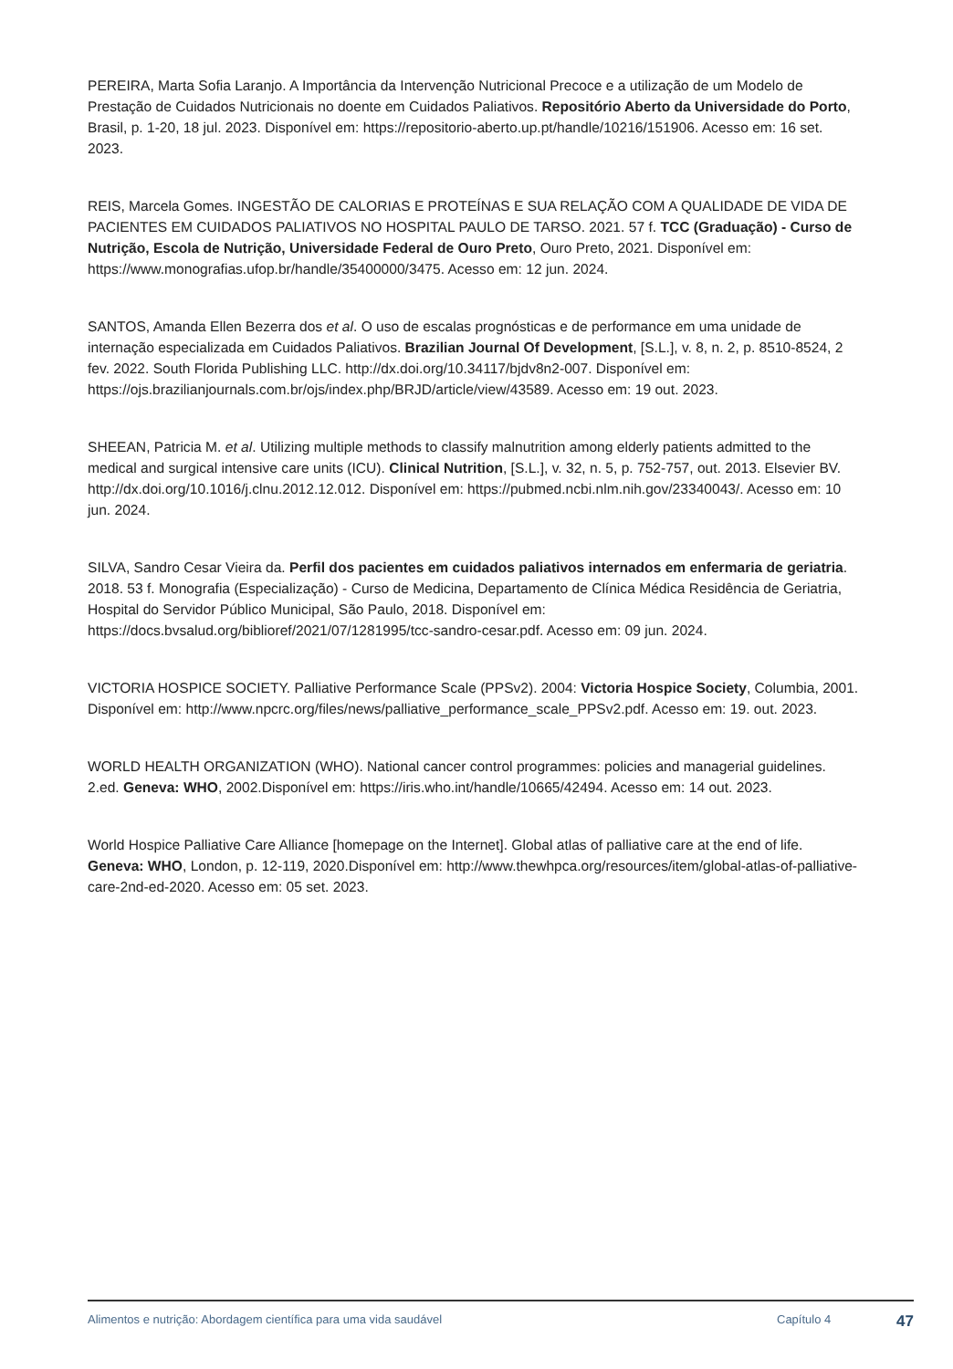PEREIRA, Marta Sofia Laranjo. A Importância da Intervenção Nutricional Precoce e a utilização de um Modelo de Prestação de Cuidados Nutricionais no doente em Cuidados Paliativos. Repositório Aberto da Universidade do Porto, Brasil, p. 1-20, 18 jul. 2023. Disponível em: https://repositorio-aberto.up.pt/handle/10216/151906. Acesso em: 16 set. 2023.
REIS, Marcela Gomes. INGESTÃO DE CALORIAS E PROTEÍNAS E SUA RELAÇÃO COM A QUALIDADE DE VIDA DE PACIENTES EM CUIDADOS PALIATIVOS NO HOSPITAL PAULO DE TARSO. 2021. 57 f. TCC (Graduação) - Curso de Nutrição, Escola de Nutrição, Universidade Federal de Ouro Preto, Ouro Preto, 2021. Disponível em: https://www.monografias.ufop.br/handle/35400000/3475. Acesso em: 12 jun. 2024.
SANTOS, Amanda Ellen Bezerra dos et al. O uso de escalas prognósticas e de performance em uma unidade de internação especializada em Cuidados Paliativos. Brazilian Journal Of Development, [S.L.], v. 8, n. 2, p. 8510-8524, 2 fev. 2022. South Florida Publishing LLC. http://dx.doi.org/10.34117/bjdv8n2-007. Disponível em: https://ojs.brazilianjournals.com.br/ojs/index.php/BRJD/article/view/43589. Acesso em: 19 out. 2023.
SHEEAN, Patricia M. et al. Utilizing multiple methods to classify malnutrition among elderly patients admitted to the medical and surgical intensive care units (ICU). Clinical Nutrition, [S.L.], v. 32, n. 5, p. 752-757, out. 2013. Elsevier BV. http://dx.doi.org/10.1016/j.clnu.2012.12.012. Disponível em: https://pubmed.ncbi.nlm.nih.gov/23340043/. Acesso em: 10 jun. 2024.
SILVA, Sandro Cesar Vieira da. Perfil dos pacientes em cuidados paliativos internados em enfermaria de geriatria. 2018. 53 f. Monografia (Especialização) - Curso de Medicina, Departamento de Clínica Médica Residência de Geriatria, Hospital do Servidor Público Municipal, São Paulo, 2018. Disponível em: https://docs.bvsalud.org/biblioref/2021/07/1281995/tcc-sandro-cesar.pdf. Acesso em: 09 jun. 2024.
VICTORIA HOSPICE SOCIETY. Palliative Performance Scale (PPSv2). 2004: Victoria Hospice Society, Columbia, 2001. Disponível em: http://www.npcrc.org/files/news/palliative_performance_scale_PPSv2.pdf. Acesso em: 19. out. 2023.
WORLD HEALTH ORGANIZATION (WHO). National cancer control programmes: policies and managerial guidelines. 2.ed. Geneva: WHO, 2002.Disponível em: https://iris.who.int/handle/10665/42494. Acesso em: 14 out. 2023.
World Hospice Palliative Care Alliance [homepage on the Internet]. Global atlas of palliative care at the end of life. Geneva: WHO, London, p. 12-119, 2020.Disponível em: http://www.thewhpca.org/resources/item/global-atlas-of-palliative-care-2nd-ed-2020. Acesso em: 05 set. 2023.
Alimentos e nutrição: Abordagem científica para uma vida saudável Capítulo 4 47